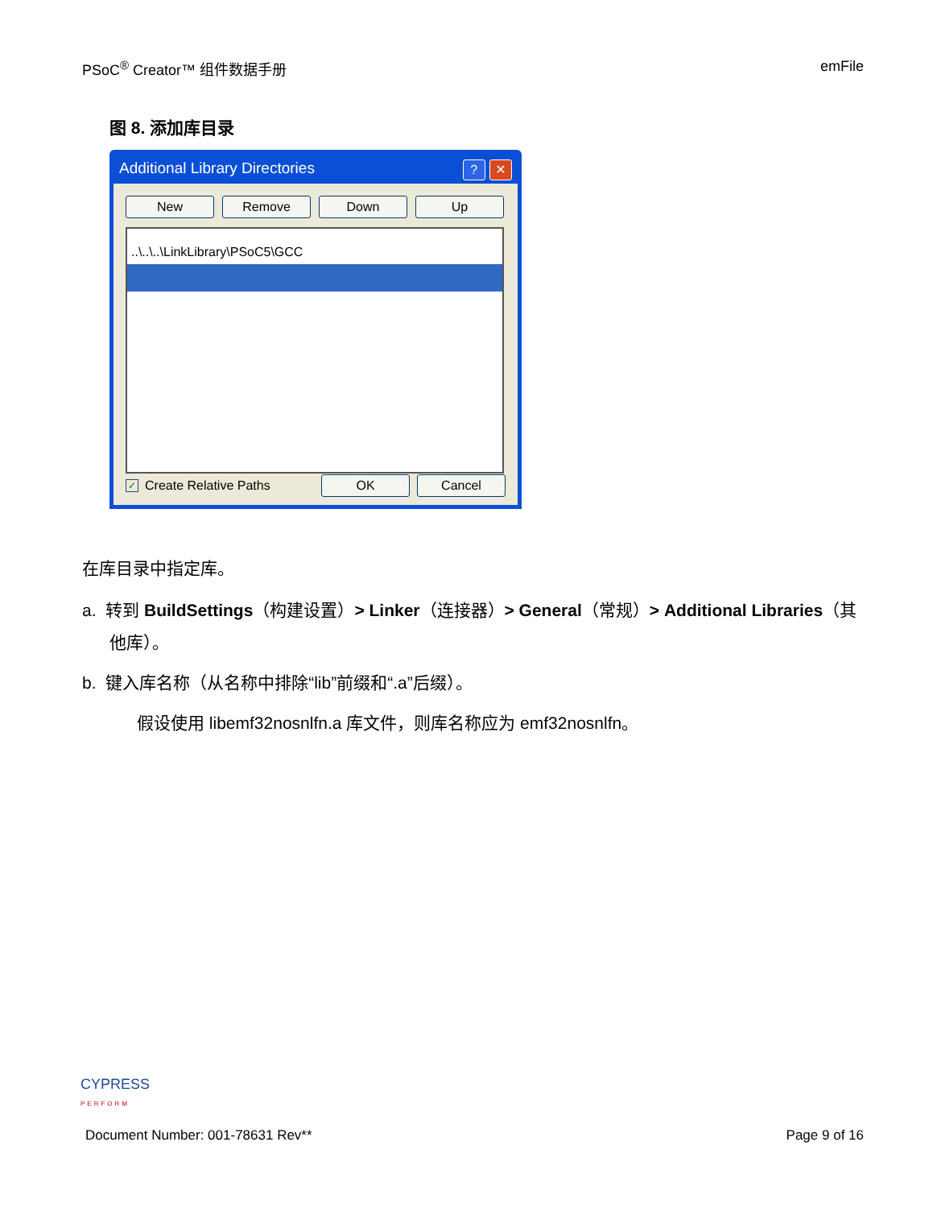PSoC<sup>®</sup> Creator™ 组件数据手册 emFile
图 8. 添加库目录
Additional Library Directories? ✕
New Remove Down Up
..\..\..\LinkLibrary\PSoC5\GCC
✓ Create Relative Paths OK Cancel
在库目录中指定库。
a. 转到 BuildSettings（构建设置）> Linker（连接器）> General（常规）> Additional Libraries（其他库）。
b. 键入库名称（从名称中排除“lib”前缀和“.a”后缀）。
假设使用 libemf32nosnlfn.a 库文件，则库名称应为 emf32nosnlfn。
CYPRESS
PERFORM
Document Number: 001-78631 Rev** Page 9 of 16